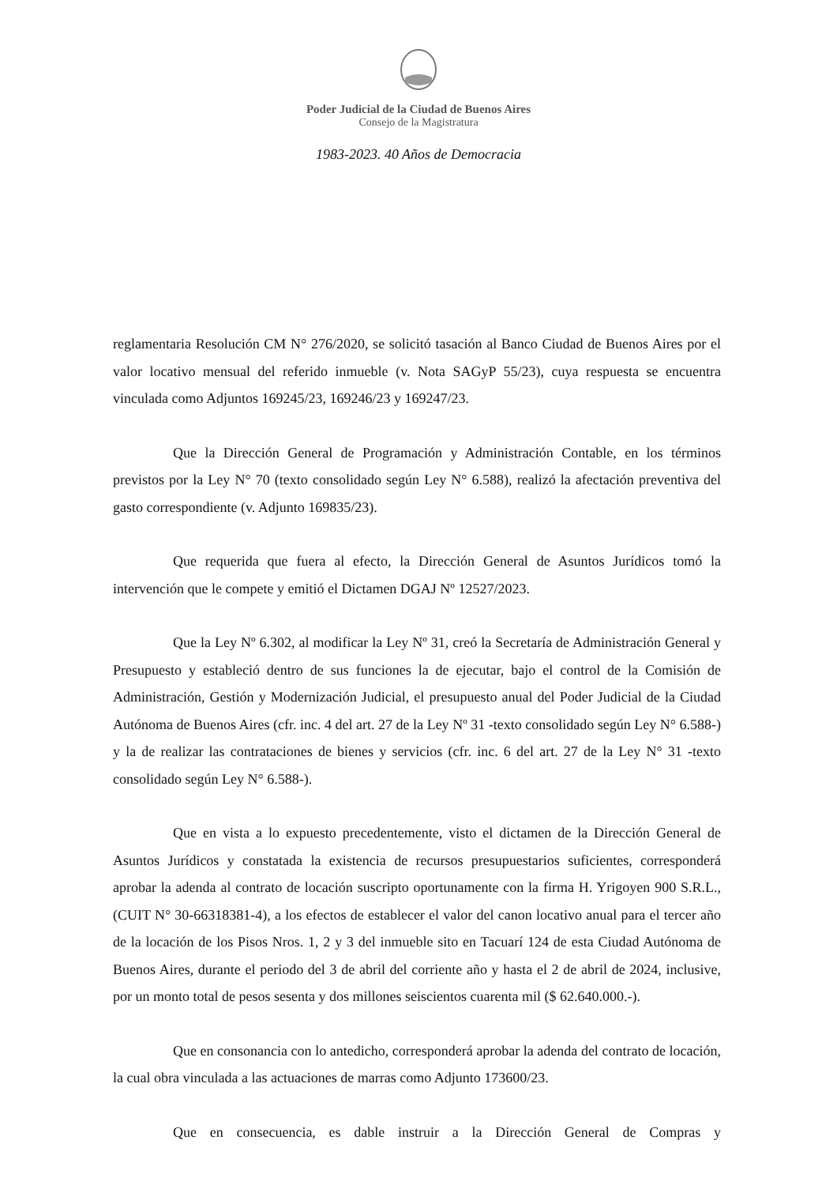Poder Judicial de la Ciudad de Buenos Aires
Consejo de la Magistratura
1983-2023. 40 Años de Democracia
reglamentaria Resolución CM N° 276/2020, se solicitó tasación al Banco Ciudad de Buenos Aires por el valor locativo mensual del referido inmueble (v. Nota SAGyP 55/23), cuya respuesta se encuentra vinculada como Adjuntos 169245/23, 169246/23 y 169247/23.
Que la Dirección General de Programación y Administración Contable, en los términos previstos por la Ley N° 70 (texto consolidado según Ley N° 6.588), realizó la afectación preventiva del gasto correspondiente (v. Adjunto 169835/23).
Que requerida que fuera al efecto, la Dirección General de Asuntos Jurídicos tomó la intervención que le compete y emitió el Dictamen DGAJ Nº 12527/2023.
Que la Ley Nº 6.302, al modificar la Ley Nº 31, creó la Secretaría de Administración General y Presupuesto y estableció dentro de sus funciones la de ejecutar, bajo el control de la Comisión de Administración, Gestión y Modernización Judicial, el presupuesto anual del Poder Judicial de la Ciudad Autónoma de Buenos Aires (cfr. inc. 4 del art. 27 de la Ley Nº 31 -texto consolidado según Ley N° 6.588-) y la de realizar las contrataciones de bienes y servicios (cfr. inc. 6 del art. 27 de la Ley N° 31 -texto consolidado según Ley N° 6.588-).
Que en vista a lo expuesto precedentemente, visto el dictamen de la Dirección General de Asuntos Jurídicos y constatada la existencia de recursos presupuestarios suficientes, corresponderá aprobar la adenda al contrato de locación suscripto oportunamente con la firma H. Yrigoyen 900 S.R.L., (CUIT N° 30-66318381-4), a los efectos de establecer el valor del canon locativo anual para el tercer año de la locación de los Pisos Nros. 1, 2 y 3 del inmueble sito en Tacuarí 124 de esta Ciudad Autónoma de Buenos Aires, durante el periodo del 3 de abril del corriente año y hasta el 2 de abril de 2024, inclusive, por un monto total de pesos sesenta y dos millones seiscientos cuarenta mil ($ 62.640.000.-).
Que en consonancia con lo antedicho, corresponderá aprobar la adenda del contrato de locación, la cual obra vinculada a las actuaciones de marras como Adjunto 173600/23.
Que en consecuencia, es dable instruir a la Dirección General de Compras y